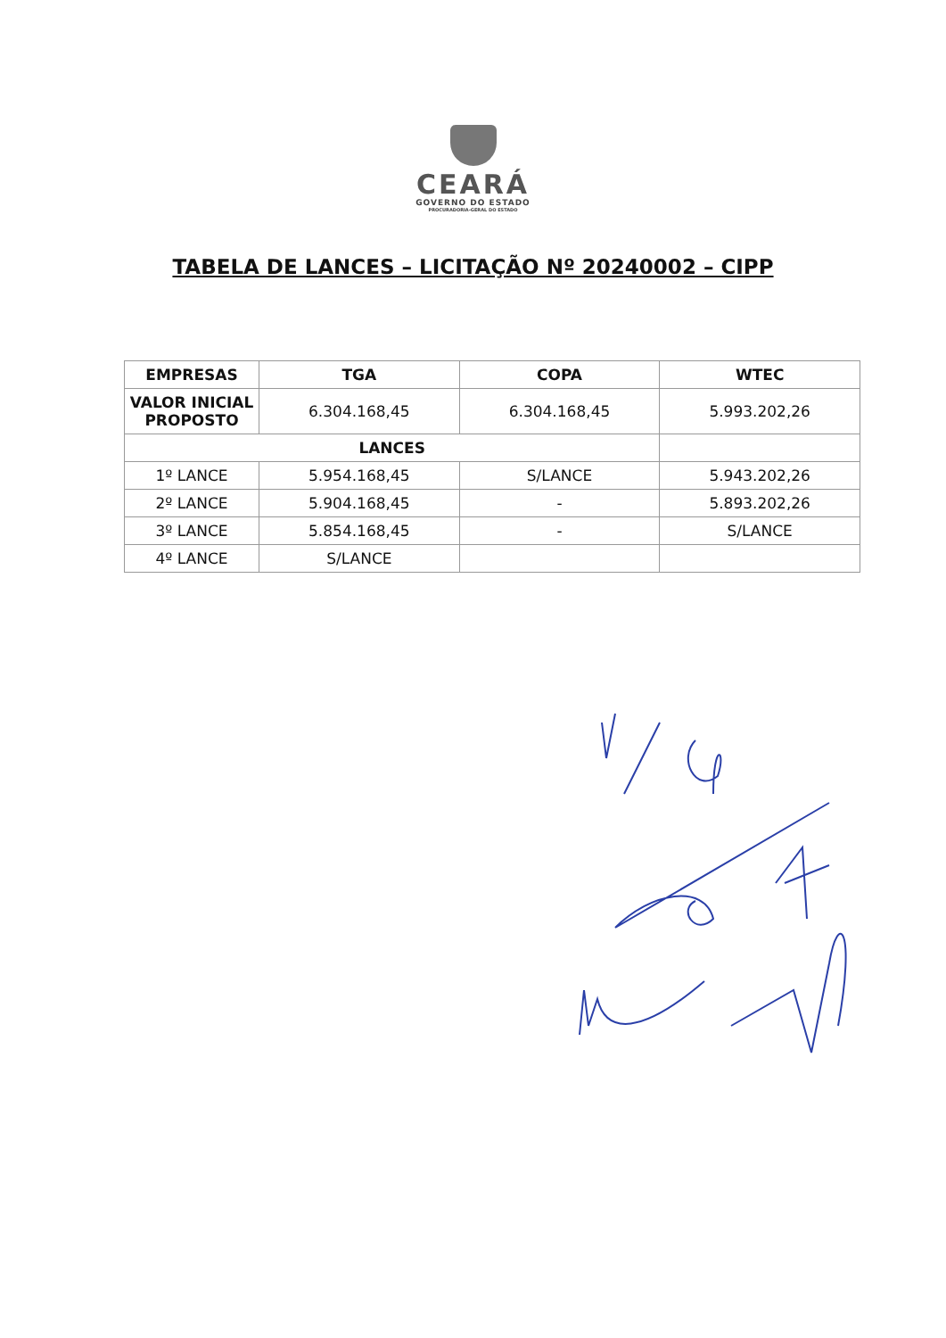CEARÁ
GOVERNO DO ESTADO
PROCURADORIA-GERAL DO ESTADO
TABELA DE LANCES – LICITAÇÃO Nº 20240002 – CIPP
| EMPRESAS | TGA | COPA | WTEC |
| --- | --- | --- | --- |
| VALOR INICIAL PROPOSTO | 6.304.168,45 | 6.304.168,45 | 5.993.202,26 |
| LANCES | | | |
| 1º LANCE | 5.954.168,45 | S/LANCE | 5.943.202,26 |
| 2º LANCE | 5.904.168,45 | - | 5.893.202,26 |
| 3º LANCE | 5.854.168,45 | - | S/LANCE |
| 4º LANCE | S/LANCE | | |